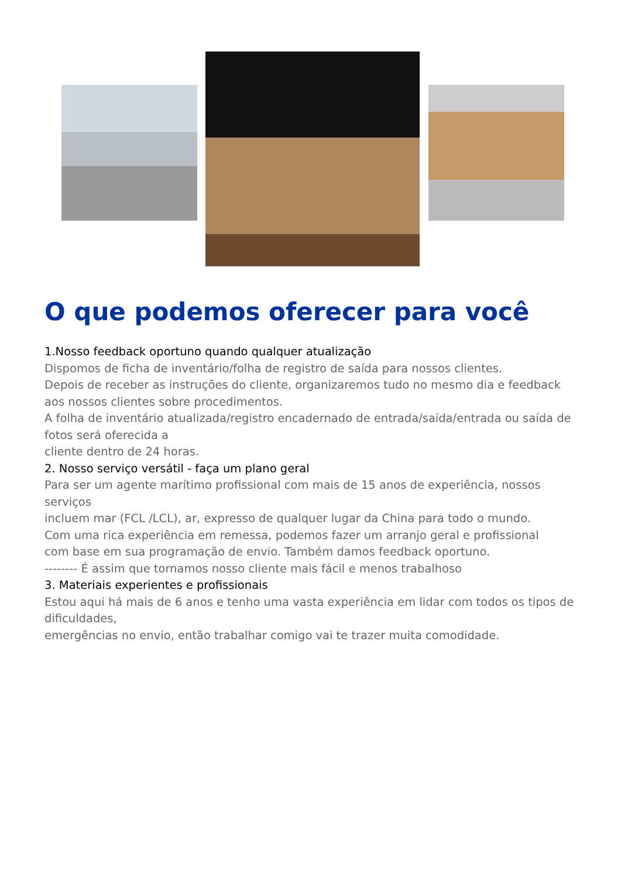O que podemos oferecer para você
1.Nosso feedback oportuno quando qualquer atualização
Dispomos de ficha de inventário/folha de registro de saída para nossos clientes.
Depois de receber as instruções do cliente, organizaremos tudo no mesmo dia e feedback aos nossos clientes sobre procedimentos.
A folha de inventário atualizada/registro encadernado de entrada/saída/entrada ou saída de fotos será oferecida a
cliente dentro de 24 horas.
2. Nosso serviço versátil - faça um plano geral
Para ser um agente marítimo profissional com mais de 15 anos de experiência, nossos serviços
incluem mar (FCL /LCL), ar, expresso de qualquer lugar da China para todo o mundo.
Com uma rica experiência em remessa, podemos fazer um arranjo geral e profissional
com base em sua programação de envio. Também damos feedback oportuno.
-------- É assim que tornamos nosso cliente mais fácil e menos trabalhoso
3. Materiais experientes e profissionais
Estou aqui há mais de 6 anos e tenho uma vasta experiência em lidar com todos os tipos de dificuldades,
emergências no envio, então trabalhar comigo vai te trazer muita comodidade.